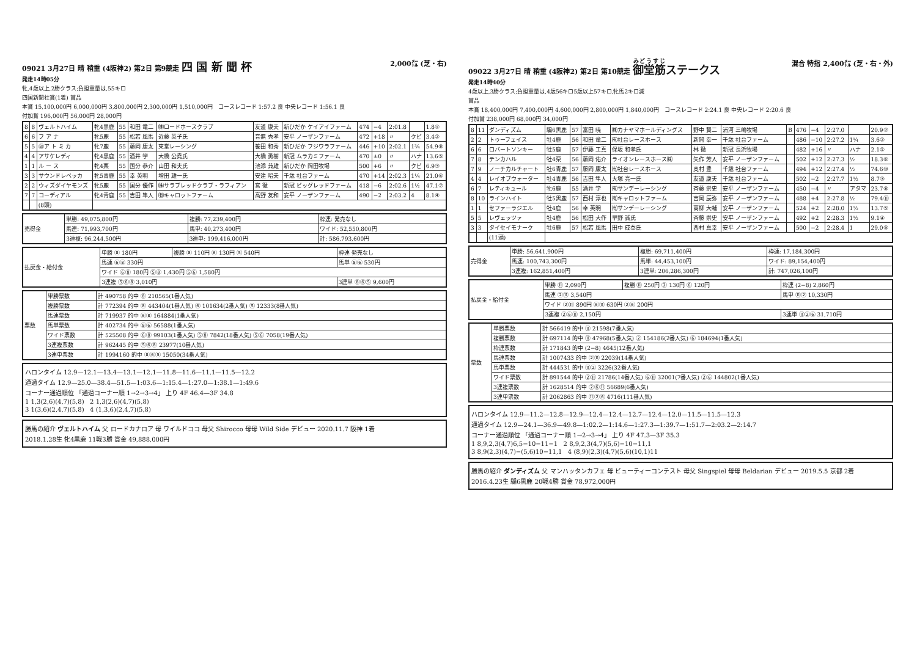09021 3月27日 晴 稍重 (4阪神2) 第2日 第9競走 四 国 新 聞 杯 2,000㍍ (芝・右)
発走14時05分
牝,4歳以上,2勝クラス;負担重量は,55キロ
四国新聞社賞(1着) 賞品
本賞 15,100,000円 6,000,000円 3,800,000円 2,300,000円 1,510,000円 コースレコード 1:57.2 良 中央レコード 1:56.1 良
付加賞 196,000円 56,000円 28,000円
| 8 | 8 | ヴェルトハイム | 牝4黒鹿 | 55 | 和田 竜二 | ㈱ロードホースクラブ | 友道 康夫 | 新ひだか ケイアイファーム | 474 | −4 | 2:01.8 | | 1.8① |
| 6 | 6 | フ ア ナ | 牝5鹿 | 55 | 松若 風馬 | 近藤 英子氏 | 音無 秀孝 | 安平 ノーザンファーム | 472 | +18 | 〃 | クビ | 3.4② |
| 5 | 5 | ㊞ア ト ミ カ | 牝7鹿 | 55 | 藤岡 康太 | 東堂レーシング | 笹田 和秀 | 新ひだか フジワラファーム | 446 | +10 | 2:02.1 | 1¾ | 54.9⑧ |
| 4 | 4 | アサケレディ | 牝4黒鹿 | 55 | 酒井 学 | 大橋 公堯氏 | 大橋 勇樹 | 新冠 ムラカミファーム | 470 | ±0 | 〃 | ハナ | 13.6⑤ |
| 1 | 1 | ル ー ス | 牝4栗 | 55 | 国分 恭介 | 山田 和夫氏 | 池添 兼雄 | 新ひだか 岡田牧場 | 500 | +6 | 〃 | クビ | 6.9③ |
| 3 | 3 | サウンドレベッカ | 牝5青鹿 | 55 | 幸 英明 | 増田 雄一氏 | 安達 昭夫 | 千歳 社台ファーム | 470 | +14 | 2:02.3 | 1¼ | 21.0⑥ |
| 2 | 2 | ウィズダイヤモンズ | 牝5鹿 | 55 | 国分 優作 | ㈱サラブレッドクラブ・ラフィアン | 宮 徹 | 新冠 ビッグレッドファーム | 418 | −6 | 2:02.6 | 1½ | 47.1⑦ |
| 7 | 7 | コーディアル | 牝4青鹿 | 55 | 吉田 隼人 | ㈲キャロットファーム | 高野 友和 | 安平 ノーザンファーム | 490 | −2 | 2:03.2 | 4 | 8.1④ |
| | | (8頭) | | | | | | | | | | | |
| 売得金 | 単勝: 49,075,800円 | 複勝: 77,239,400円 | 枠連: 発売なし |
| | 馬連: 71,993,700円 | 馬単: 40,273,400円 | ワイド: 52,550,800円 |
| | 3連複: 96,244,500円 | 3連単: 199,416,000円 | 計: 586,793,600円 |
| 払戻金・給付金 | 単勝 ⑧ 180円 | 複勝 ⑧ 110円 ⑥ 130円 ⑤ 540円 | 枠連 発売なし |
| | 馬連 ⑥⑧ 330円 | | 馬単 ⑧⑥ 530円 |
| | ワイド ⑥⑧ 180円 ⑤⑧ 1,430円 ⑤⑥ 1,580円 | | |
| | 3連複 ⑤⑥⑧ 3,010円 | | 3連単 ⑧⑥⑤ 9,600円 |
| 票数 | 単勝票数 | 計 490758 的中 ⑧ 210565(1番人気) |
| | 複勝票数 | 計 772394 的中 ⑧ 443404(1番人気) ⑥ 101634(2番人気) ⑤ 12333(8番人気) |
| | 馬連票数 | 計 719937 的中 ⑥⑧ 164884(1番人気) |
| | 馬単票数 | 計 402734 的中 ⑧⑥ 56588(1番人気) |
| | ワイド票数 | 計 525508 的中 ⑥⑧ 99103(1番人気) ⑤⑧ 7842(18番人気) ⑤⑥ 7058(19番人気) |
| | 3連複票数 | 計 962445 的中 ⑤⑥⑧ 23977(10番人気) |
| | 3連単票数 | 計 1994160 的中 ⑧⑥⑤ 15050(34番人気) |
ハロンタイム 12.9—12.1—13.4—13.1—12.1—11.8—11.6—11.1—11.5—12.2
通過タイム 12.9—25.0—38.4—51.5—1:03.6—1:15.4—1:27.0—1:38.1—1:49.6
コーナー通過順位 「通過コーナー順 1→2→3→4」 上り 4F 46.4—3F 34.8
1 1,3(2,6)(4,7)(5,8) 2 1,3(2,6)(4,7)(5,8)
3 1(3,6)(2,4,7)(5,8) 4 (1,3,6)(2,4,7)(5,8)
勝馬の紹介 ヴェルトハイム 父 ロードカナロア 母 ワイルドココ 母父 Shirocco 母母 Wild Side デビュー 2020.11.7 阪神 1着
2018.1.28生 牝4黒鹿 11戦3勝 賞金 49,888,000円
09022 3月27日 晴 稍重 (4阪神2) 第2日 第10競走 御堂筋ステークス 混合 特指 2,400㍍ (芝・右・外)
発走14時40分
4歳以上,3勝クラス;負担重量は,4歳56キロ5歳以上57キロ,牝馬2キロ減
賞品
本賞 18,400,000円 7,400,000円 4,600,000円 2,800,000円 1,840,000円 コースレコード 2:24.1 良 中央レコード 2:20.6 良
付加賞 238,000円 68,000円 34,000円
| 8 | 11 | ダンディズム | 騸6黒鹿 | 57 | 富田 暁 | ㈱カナヤマホールディングス | 野中 賢二 | 浦河 三嶋牧場 | B | 476 | −4 | 2:27.0 | | 20.9⑦ |
| 2 | 2 | トゥーフェイス | 牡4鹿 | 56 | 和田 竜二 | ㈲社台レースホース | 新開 幸一 | 千歳 社台ファーム | | 486 | −10 | 2:27.2 | 1¼ | 3.6② |
| 6 | 6 | ロバートソンキー | 牡5鹿 | 57 | 伊藤 工真 | 保坂 和孝氏 | 林 徹 | 新冠 長浜牧場 | | 482 | +16 | 〃 | ハナ | 2.1① |
| 7 | 8 | テンカハル | 牡4栗 | 56 | 藤岡 佑介 | ライオンレースホース㈱ | 矢作 芳人 | 安平 ノーザンファーム | | 502 | +12 | 2:27.3 | ½ | 18.3⑥ |
| 7 | 9 | ノーチカルチャート | 牡6青鹿 | 57 | 藤岡 康太 | ㈲社台レースホース | 奥村 豊 | 千歳 社台ファーム | | 494 | +12 | 2:27.4 | ½ | 74.6⑩ |
| 4 | 4 | レイオブウォーター | 牡4青鹿 | 56 | 吉田 隼人 | 大塚 亮一氏 | 友道 康夫 | 千歳 社台ファーム | | 502 | −2 | 2:27.7 | 1½ | 8.7③ |
| 6 | 7 | レティキュール | 牝6鹿 | 55 | 酒井 学 | ㈲サンデーレーシング | 斉藤 崇史 | 安平 ノーザンファーム | | 450 | −4 | 〃 | アタマ | 23.7⑧ |
| 8 | 10 | ラインハイト | 牡5黒鹿 | 57 | 西村 淳也 | ㈲キャロットファーム | 吉岡 辰弥 | 安平 ノーザンファーム | | 488 | +4 | 2:27.8 | ½ | 79.4⑪ |
| 1 | 1 | セファーラジエル | 牡4鹿 | 56 | 幸 英明 | ㈲サンデーレーシング | 高柳 大輔 | 安平 ノーザンファーム | | 524 | +2 | 2:28.0 | 1½ | 13.7⑤ |
| 5 | 5 | レヴェッツァ | 牡4鹿 | 56 | 松田 大作 | 早野 誠氏 | 斉藤 崇史 | 安平 ノーザンファーム | | 492 | +2 | 2:28.3 | 1½ | 9.1④ |
| 3 | 3 | タイセイモナーク | 牡6鹿 | 57 | 松若 風馬 | 田中 成奉氏 | 西村 真幸 | 安平 ノーザンファーム | | 500 | −2 | 2:28.4 | 1 | 29.0⑨ |
| | | (11頭) | | | | | | | | | | | | |
| 売得金 | 単勝: 56,641,900円 | 複勝: 69,711,400円 | 枠連: 17,184,300円 |
| | 馬連: 100,743,300円 | 馬単: 44,453,100円 | ワイド: 89,154,400円 |
| | 3連複: 162,851,400円 | 3連単: 206,286,300円 | 計: 747,026,100円 |
| 払戻金・給付金 | 単勝 ⑪ 2,090円 | 複勝 ⑪ 250円 ② 130円 ⑥ 120円 | 枠連 (2−8) 2,860円 |
| | 馬連 ②⑪ 3,540円 | | 馬単 ⑪② 10,330円 |
| | ワイド ②⑪ 890円 ⑥⑪ 630円 ②⑥ 200円 | | |
| | 3連複 ②⑥⑪ 2,150円 | | 3連単 ⑪②⑥ 31,710円 |
| 票数 | 単勝票数 | 計 566419 的中 ⑪ 21598(7番人気) |
| | 複勝票数 | 計 697114 的中 ⑪ 47968(5番人気) ② 154186(2番人気) ⑥ 184694(1番人気) |
| | 枠連票数 | 計 171843 的中 (2−8) 4645(12番人気) |
| | 馬連票数 | 計 1007433 的中 ②⑪ 22039(14番人気) |
| | 馬単票数 | 計 444531 的中 ⑪② 3226(32番人気) |
| | ワイド票数 | 計 891544 的中 ②⑪ 21786(14番人気) ⑥⑪ 32001(7番人気) ②⑥ 144802(1番人気) |
| | 3連複票数 | 計 1628514 的中 ②⑥⑪ 56689(6番人気) |
| | 3連単票数 | 計 2062863 的中 ⑪②⑥ 4716(111番人気) |
ハロンタイム 12.9—11.2—12.8—12.9—12.4—12.4—12.7—12.4—12.0—11.5—11.5—12.3
通過タイム 12.9—24.1—36.9—49.8—1:02.2—1:14.6—1:27.3—1:39.7—1:51.7—2:03.2—2:14.7
コーナー通過順位 「通過コーナー順 1→2→3→4」 上り 4F 47.3—3F 35.3
1 8,9,2,3(4,7)6,5−10−11−1 2 8,9,2,3(4,7)(5,6)−10−11,1
3 8,9(2,3)(4,7)−(5,6)10−11,1 4 (8,9)(2,3)(4,7)(5,6)(10,1)11
勝馬の紹介 ダンディズム 父 マンハッタンカフェ 母 ビューティーコンテスト 母父 Singspiel 母母 Beldarian デビュー 2019.5.5 京都 2着
2016.4.23生 騸6黒鹿 20戦4勝 賞金 78,972,000円